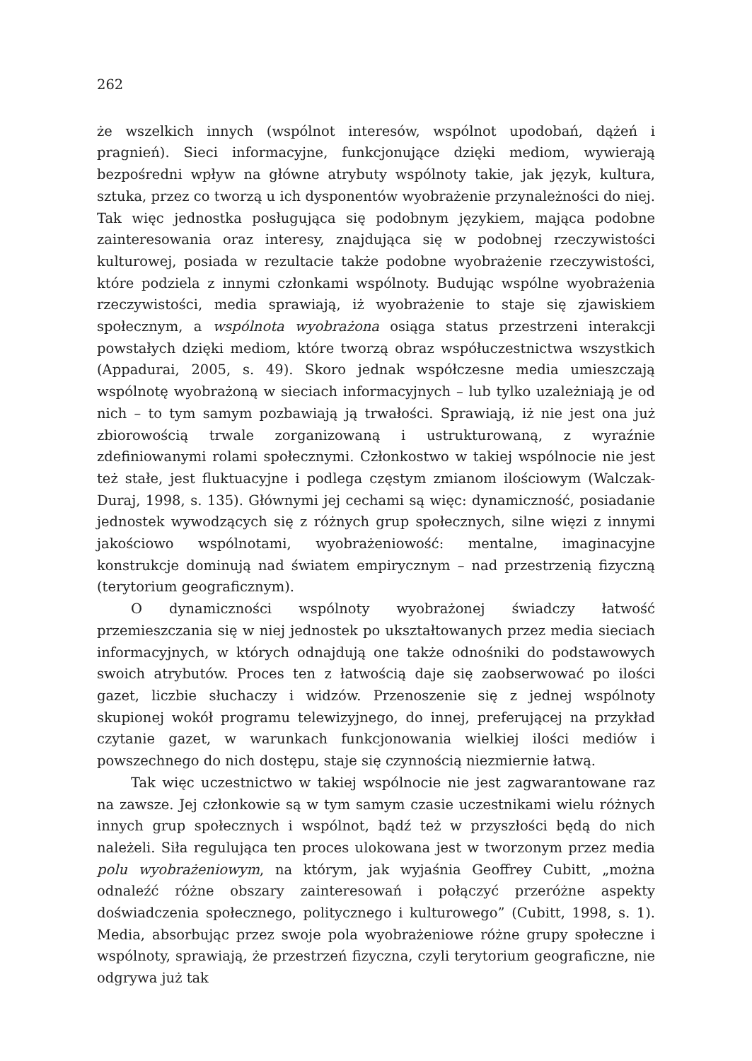262
że wszelkich innych (wspólnot interesów, wspólnot upodobań, dążeń i pragnień). Sieci informacyjne, funkcjonujące dzięki mediom, wywierają bezpośredni wpływ na główne atrybuty wspólnoty takie, jak język, kultura, sztuka, przez co tworzą u ich dysponentów wyobrażenie przynależności do niej. Tak więc jednostka posługująca się podobnym językiem, mająca podobne zainteresowania oraz interesy, znajdująca się w podobnej rzeczywistości kulturowej, posiada w rezultacie także podobne wyobrażenie rzeczywistości, które podziela z innymi członkami wspólnoty. Budując wspólne wyobrażenia rzeczywistości, media sprawiają, iż wyobrażenie to staje się zjawiskiem społecznym, a wspólnota wyobrażona osiąga status przestrzeni interakcji powstałych dzięki mediom, które tworzą obraz współuczestnictwa wszystkich (Appadurai, 2005, s. 49). Skoro jednak współczesne media umieszczają wspólnotę wyobrażoną w sieciach informacyjnych – lub tylko uzależniają je od nich – to tym samym pozbawiają ją trwałości. Sprawiają, iż nie jest ona już zbiorowością trwale zorganizowaną i ustrukturowaną, z wyraźnie zdefiniowanymi rolami społecznymi. Członkostwo w takiej wspólnocie nie jest też stałe, jest fluktuacyjne i podlega częstym zmianom ilościowym (Walczak-Duraj, 1998, s. 135). Głównymi jej cechami są więc: dynamiczność, posiadanie jednostek wywodzących się z różnych grup społecznych, silne więzi z innymi jakościowo wspólnotami, wyobrażeniowość: mentalne, imaginacyjne konstrukcje dominują nad światem empirycznym – nad przestrzenią fizyczną (terytorium geograficznym).
O dynamiczności wspólnoty wyobrażonej świadczy łatwość przemieszczania się w niej jednostek po ukształtowanych przez media sieciach informacyjnych, w których odnajdują one także odnośniki do podstawowych swoich atrybutów. Proces ten z łatwością daje się zaobserwować po ilości gazet, liczbie słuchaczy i widzów. Przenoszenie się z jednej wspólnoty skupionej wokół programu telewizyjnego, do innej, preferującej na przykład czytanie gazet, w warunkach funkcjonowania wielkiej ilości mediów i powszechnego do nich dostępu, staje się czynnością niezmiernie łatwą.
Tak więc uczestnictwo w takiej wspólnocie nie jest zagwarantowane raz na zawsze. Jej członkowie są w tym samym czasie uczestnikami wielu różnych innych grup społecznych i wspólnot, bądź też w przyszłości będą do nich należeli. Siła regulująca ten proces ulokowana jest w tworzonym przez media polu wyobrażeniowym, na którym, jak wyjaśnia Geoffrey Cubitt, „można odnaleźć różne obszary zainteresowań i połączyć przeróżne aspekty doświadczenia społecznego, politycznego i kulturowego” (Cubitt, 1998, s. 1). Media, absorbując przez swoje pola wyobrażeniowe różne grupy społeczne i wspólnoty, sprawiają, że przestrzeń fizyczna, czyli terytorium geograficzne, nie odgrywa już tak